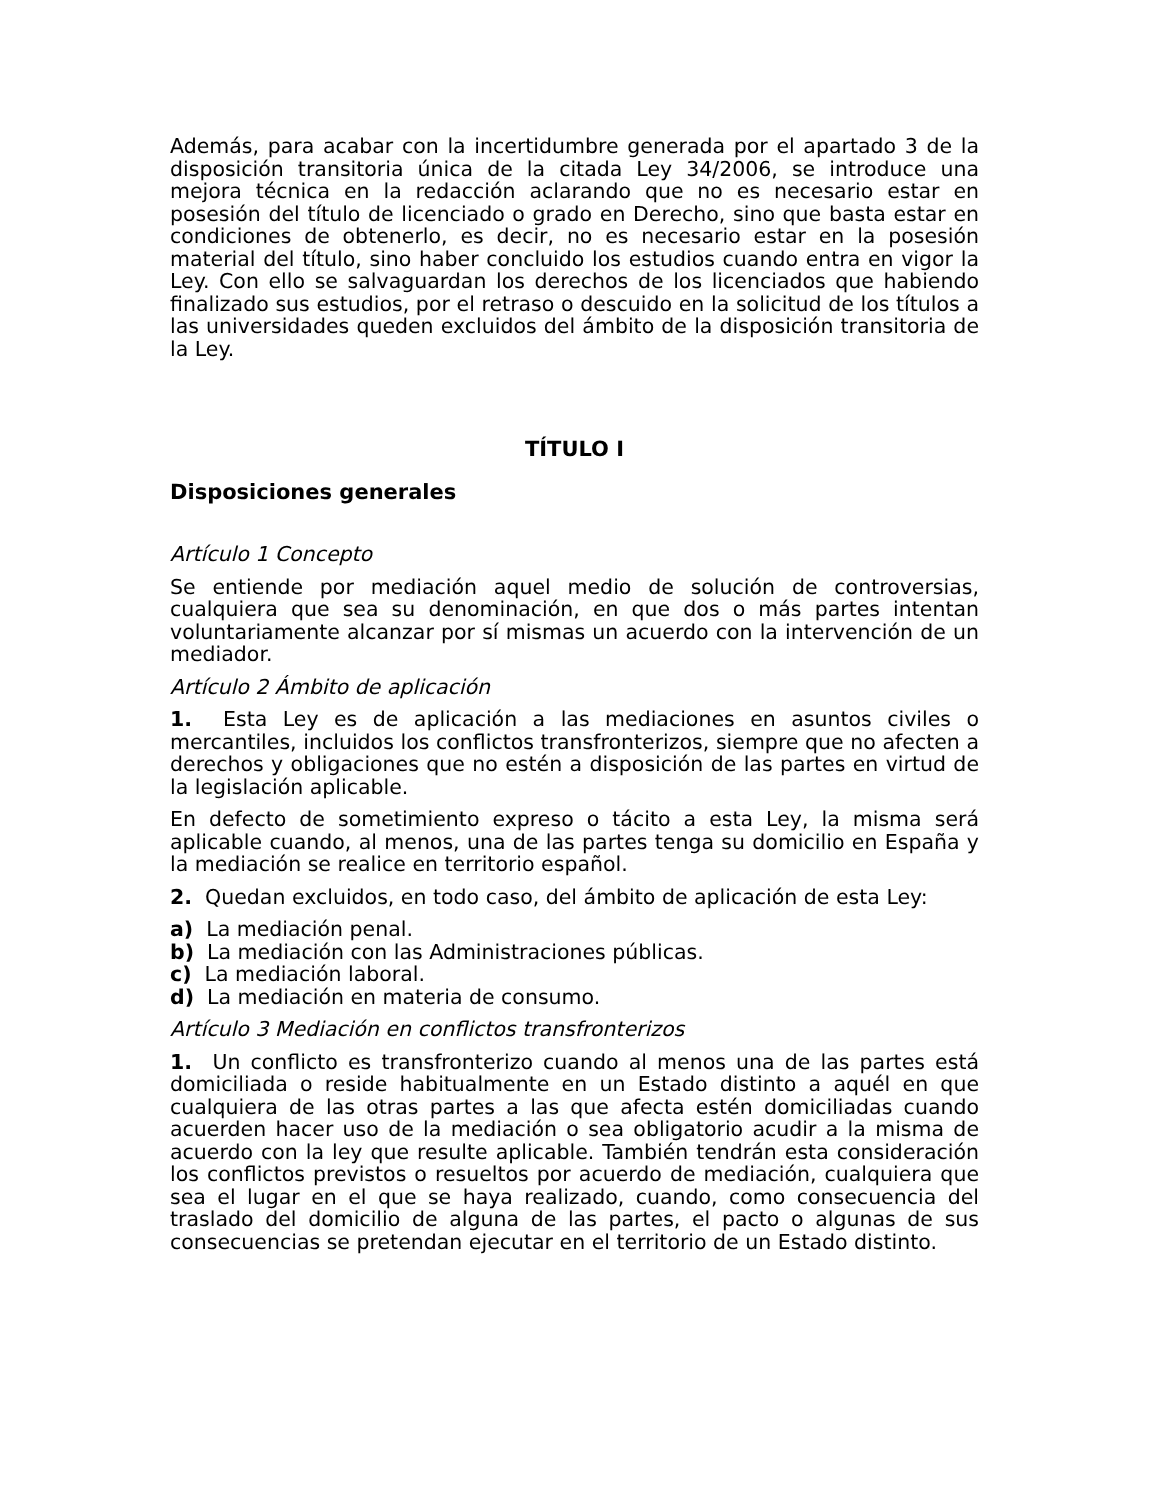Además, para acabar con la incertidumbre generada por el apartado 3 de la disposición transitoria única de la citada Ley 34/2006, se introduce una mejora técnica en la redacción aclarando que no es necesario estar en posesión del título de licenciado o grado en Derecho, sino que basta estar en condiciones de obtenerlo, es decir, no es necesario estar en la posesión material del título, sino haber concluido los estudios cuando entra en vigor la Ley. Con ello se salvaguardan los derechos de los licenciados que habiendo finalizado sus estudios, por el retraso o descuido en la solicitud de los títulos a las universidades queden excluidos del ámbito de la disposición transitoria de la Ley.
TÍTULO I
Disposiciones generales
Artículo 1 Concepto
Se entiende por mediación aquel medio de solución de controversias, cualquiera que sea su denominación, en que dos o más partes intentan voluntariamente alcanzar por sí mismas un acuerdo con la intervención de un mediador.
Artículo 2 Ámbito de aplicación
1. Esta Ley es de aplicación a las mediaciones en asuntos civiles o mercantiles, incluidos los conflictos transfronterizos, siempre que no afecten a derechos y obligaciones que no estén a disposición de las partes en virtud de la legislación aplicable.
En defecto de sometimiento expreso o tácito a esta Ley, la misma será aplicable cuando, al menos, una de las partes tenga su domicilio en España y la mediación se realice en territorio español.
2. Quedan excluidos, en todo caso, del ámbito de aplicación de esta Ley:
a) La mediación penal.
b) La mediación con las Administraciones públicas.
c) La mediación laboral.
d) La mediación en materia de consumo.
Artículo 3 Mediación en conflictos transfronterizos
1. Un conflicto es transfronterizo cuando al menos una de las partes está domiciliada o reside habitualmente en un Estado distinto a aquél en que cualquiera de las otras partes a las que afecta estén domiciliadas cuando acuerden hacer uso de la mediación o sea obligatorio acudir a la misma de acuerdo con la ley que resulte aplicable. También tendrán esta consideración los conflictos previstos o resueltos por acuerdo de mediación, cualquiera que sea el lugar en el que se haya realizado, cuando, como consecuencia del traslado del domicilio de alguna de las partes, el pacto o algunas de sus consecuencias se pretendan ejecutar en el territorio de un Estado distinto.